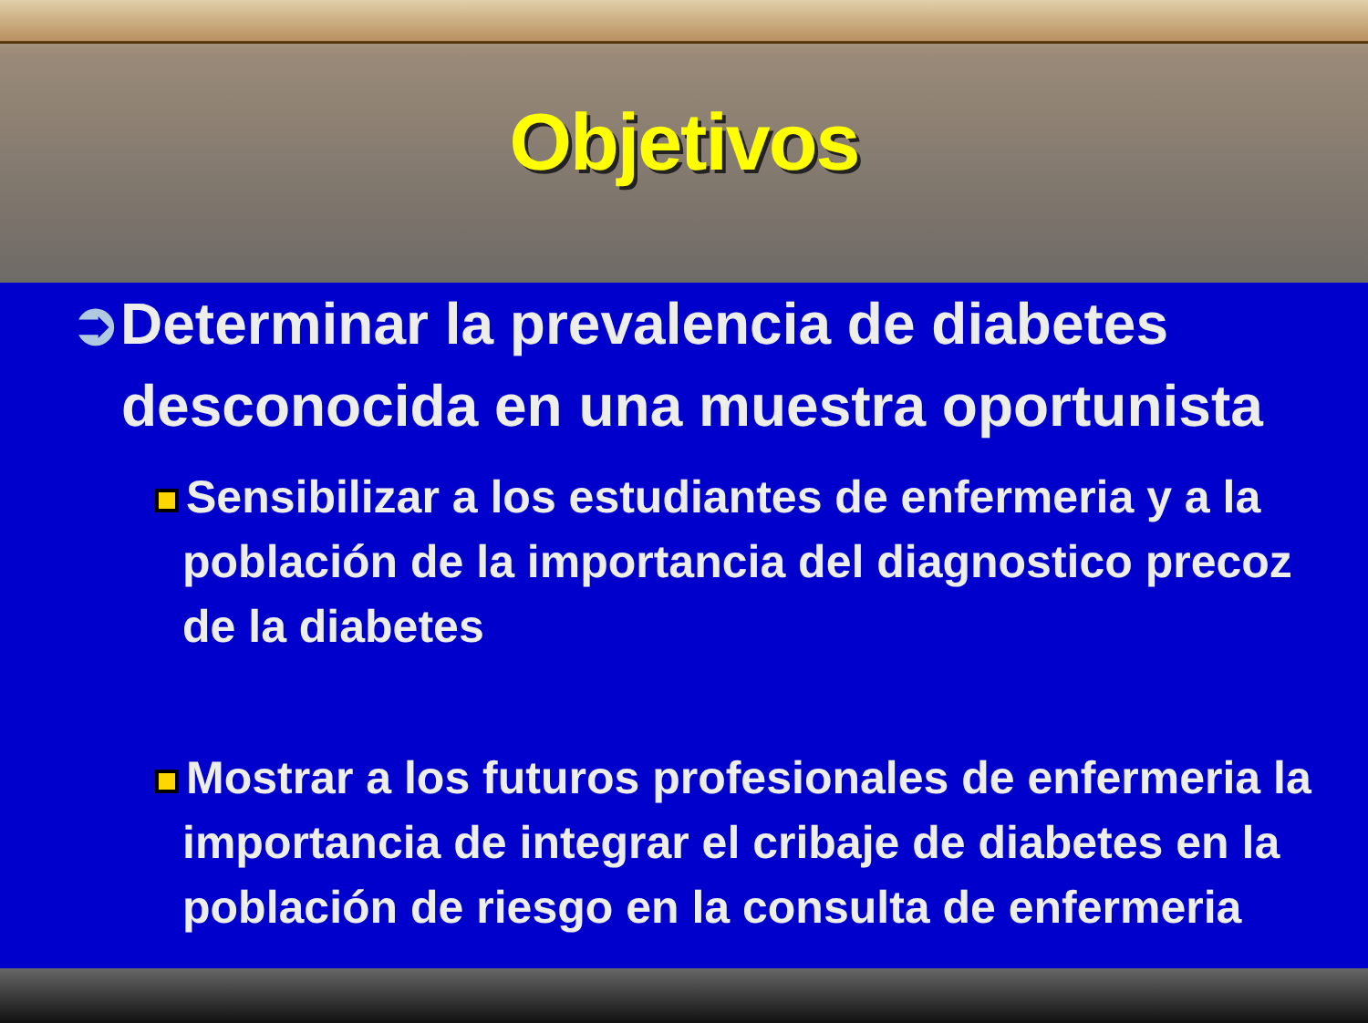Objetivos
➲Determinar la prevalencia de diabetes desconocida en una muestra oportunista
Sensibilizar a los estudiantes de enfermeria y a la población de la importancia del diagnostico precoz de la diabetes
Mostrar a los futuros profesionales de enfermeria la importancia de integrar el cribaje de diabetes en la población de riesgo en la consulta de enfermeria